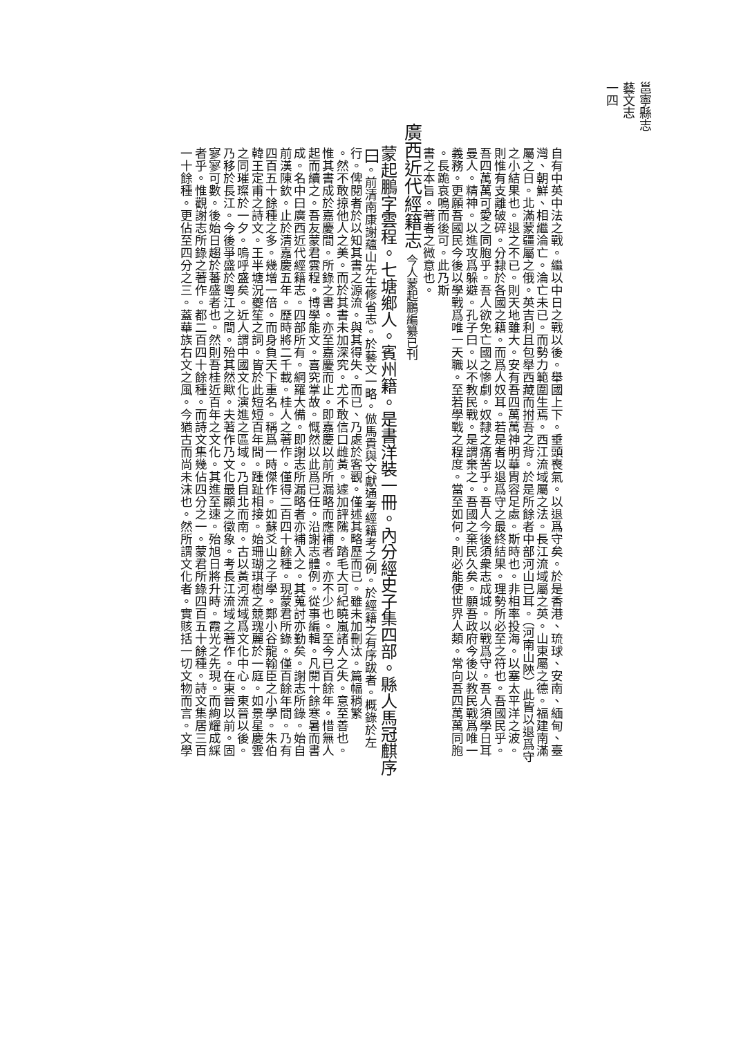邕寧縣志
藝文志
一四
自有中英中法之戰。繼以中日之戰以後。舉國上下。垂頭喪氣。以退爲守矣。於是香港、琉球、安南、緬甸、臺
灣、朝鮮、相繼淪亡。淪亡未已。而勢力範圍生焉。西江流域屬之法。長江流域屬之英。山東屬之德。福建南滿
屬之日。北滿蒙疆屬之俄。英吉利且包舉西藏而拊吾之背。於是所餘者中部河山已耳。（河南山陝）此皆以退爲守
之小結果也。退之不已。則天地雖大。安有吾四萬萬神明華胄容足處。斯時也。非相率投海。以塞太平洋之波。
則惟有支離破碎。分隸於各國之籍。而爲人奴耳。若是者以退爲守之最終結果。理勢所必至之符也。吾國民乎。
吾四萬萬可愛之同胞乎。吾人欲免亡國之慘劇。奴隸之痛苦乎。吾人今後須衆志成城。以戰爲守。吾人須學日耳
曼人。精神。以進攻爲躲避。孔子曰。以不教民戰。是謂棄之。吾國之棄民久矣。願吾政府今後以教民戰爲唯一
義務。更願吾國民今後以學戰爲唯一天職。至若學戰之程度。當至如何。則必能使世界人類。常向吾四萬萬同胞
。長跪哀鳴而後可。此乃斯
書之本旨。著者之微意也。
廣西近代經籍志 今人蒙起鵬編纂已刊
蒙起鵬字雲程。七塘鄉人。賓州籍。是書洋裝一冊。內分經史子集四部。縣人馬冠麒序
曰。前清南康謝蘊山先生修省志。於藝文一略。倣馬貴與文獻通考經籍考之例。於經籍之有序跋者。概錄於左
行。俾閱者於以知其書之源流。與其得失。而已、乃處於客觀。僅述其略歷而已。雖未加刪汰。篇幅稍繁
。然不敢掠他人之美。而於其書未加深究。尤不敢信口雌黃。遽加評隲。踏毛大可紀曉嵐諸人之失。意至善也。
惟其書成於嘉慶間。所錄之書。亦至嘉慶而止。即嘉慶以前所漏略而應補者。亦不少也。至今已百餘年。惜無人
起而續之。吾友蒙君雲程。博學能文。喜究掌故。慨然以此爲已任。沿謝志體例。從事編輯。凡閱十餘寒暑而書
成。名中曰廣西近代經籍志。四部所有。綱羅大備。即謝志所漏略者亦補入之。其蒐討亦勤矣。謝志所錄。始自
前漢陳欽。止於清嘉慶五年。歷時將二千載。桂人之著作。僅得二百四十餘種。現蒙君所錄。僅百餘年間。乃有
四百五十餘種之多。幾增一倍。而身負天下重名。稱爲一時傑作。如蘇爻山之子學。鄭小谷龍翰臣之小學。朱伯
韓王定甫之詩文。王半塘況夔笙之詞。皆於此短短百年間。踵趾相接。始珊瑚琪樹之競瑰麗於一庭。如景星慶雲
之同璀璨於一夕。嗚呼盛矣。近人謂中國文化演進之區域。乃自北而南。古以黃河流域爲文化中心。東晉以後。
乃移於長江。今後爭盛於粵江之間。殆其然歟。夫著作乃文化最顯之徵象。考長江流域之著作。在東晉以前。固
寥寥可數。後始日趨於蕃盛者也。然則吾桂近百年之文化。其進至速。殆旭日將升時。霞光之先現。而絢耀成綵
者乎。惟觀謝志所錄之著作。都二百四十餘種。而詩文集幾佔四分之一。蒙君所錄四百五十餘種。詩文集居三百
一十餘種。更佔至四分之三。蓋華族右文之風。今猶古而尚未沫也。然所謂文化者。實賅括一切文物而言。文學